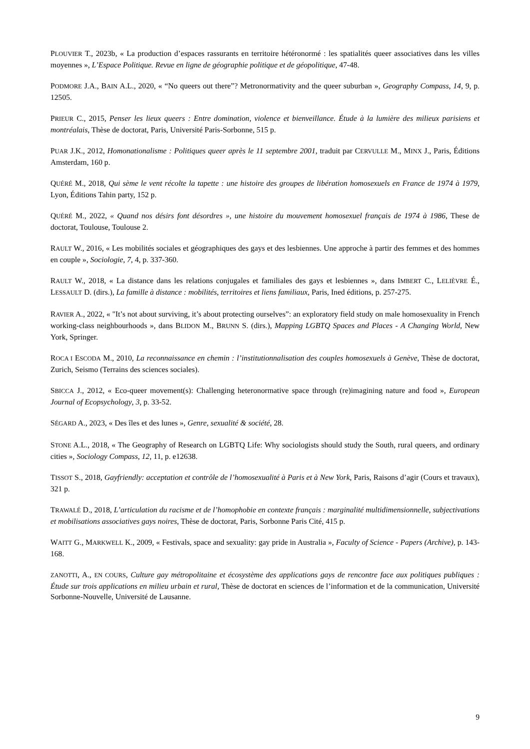PLOUVIER T., 2023b, « La production d’espaces rassurants en territoire hétéronormé : les spatialités queer associatives dans les villes moyennes », L’Espace Politique. Revue en ligne de géographie politique et de géopolitique, 47-48.
PODMORE J.A., BAIN A.L., 2020, « “No queers out there”? Metronormativity and the queer suburban », Geography Compass, 14, 9, p. 12505.
PRIEUR C., 2015, Penser les lieux queers : Entre domination, violence et bienveillance. Étude à la lumière des milieux parisiens et montréalais, Thèse de doctorat, Paris, Université Paris-Sorbonne, 515 p.
PUAR J.K., 2012, Homonationalisme : Politiques queer après le 11 septembre 2001, traduit par CERVULLE M., MINX J., Paris, Éditions Amsterdam, 160 p.
QUÉRÉ M., 2018, Qui sème le vent récolte la tapette : une histoire des groupes de libération homosexuels en France de 1974 à 1979, Lyon, Éditions Tahin party, 152 p.
QUÉRÉ M., 2022, « Quand nos désirs font désordres », une histoire du mouvement homosexuel français de 1974 à 1986, These de doctorat, Toulouse, Toulouse 2.
RAULT W., 2016, « Les mobilités sociales et géographiques des gays et des lesbiennes. Une approche à partir des femmes et des hommes en couple », Sociologie, 7, 4, p. 337-360.
RAULT W., 2018, « La distance dans les relations conjugales et familiales des gays et lesbiennes », dans IMBERT C., LELIÈVRE É., LESSAULT D. (dirs.), La famille à distance : mobilités, territoires et liens familiaux, Paris, Ined éditions, p. 257-275.
RAVIER A., 2022, « "It’s not about surviving, it’s about protecting ourselves”: an exploratory field study on male homosexuality in French working-class neighbourhoods », dans BLIDON M., BRUNN S. (dirs.), Mapping LGBTQ Spaces and Places - A Changing World, New York, Springer.
ROCA I ESCODA M., 2010, La reconnaissance en chemin : l’institutionnalisation des couples homosexuels à Genève, Thèse de doctorat, Zurich, Seismo (Terrains des sciences sociales).
SBICCA J., 2012, « Eco-queer movement(s): Challenging heteronormative space through (re)imagining nature and food », European Journal of Ecopsychology, 3, p. 33-52.
SÉGARD A., 2023, « Des îles et des lunes », Genre, sexualité & société, 28.
STONE A.L., 2018, « The Geography of Research on LGBTQ Life: Why sociologists should study the South, rural queers, and ordinary cities », Sociology Compass, 12, 11, p. e12638.
TISSOT S., 2018, Gayfriendly: acceptation et contrôle de l’homosexualité à Paris et à New York, Paris, Raisons d’agir (Cours et travaux), 321 p.
TRAWALÉ D., 2018, L’articulation du racisme et de l’homophobie en contexte français : marginalité multidimensionnelle, subjectivations et mobilisations associatives gays noires, Thèse de doctorat, Paris, Sorbonne Paris Cité, 415 p.
WAITT G., MARKWELL K., 2009, « Festivals, space and sexuality: gay pride in Australia », Faculty of Science - Papers (Archive), p. 143-168.
ZANOTTI, A., EN COURS, Culture gay métropolitaine et écosystème des applications gays de rencontre face aux politiques publiques : Étude sur trois applications en milieu urbain et rural, Thèse de doctorat en sciences de l’information et de la communication, Université Sorbonne-Nouvelle, Université de Lausanne.
9